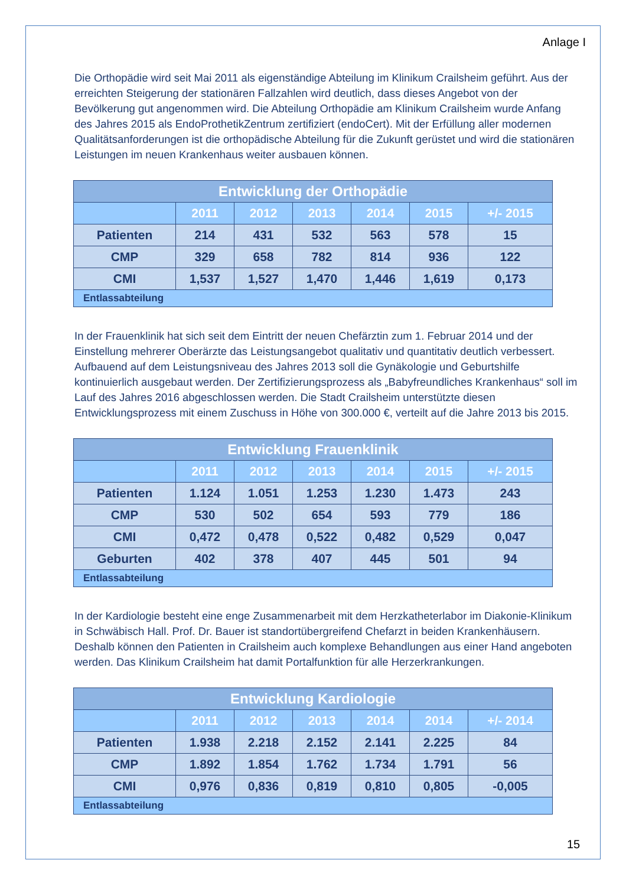Anlage I
Die Orthopädie wird seit Mai 2011 als eigenständige Abteilung im Klinikum Crailsheim geführt. Aus der erreichten Steigerung der stationären Fallzahlen wird deutlich, dass dieses Angebot von der Bevölkerung gut angenommen wird. Die Abteilung Orthopädie am Klinikum Crailsheim wurde Anfang des Jahres 2015 als EndoProthetikZentrum zertifiziert (endoCert). Mit der Erfüllung aller modernen Qualitätsanforderungen ist die orthopädische Abteilung für die Zukunft gerüstet und wird die stationären Leistungen im neuen Krankenhaus weiter ausbauen können.
| Entwicklung der Orthopädie | | | | | | |
| --- | --- | --- | --- | --- | --- | --- |
| | 2011 | 2012 | 2013 | 2014 | 2015 | +/- 2015 |
| Patienten | 214 | 431 | 532 | 563 | 578 | 15 |
| CMP | 329 | 658 | 782 | 814 | 936 | 122 |
| CMI | 1,537 | 1,527 | 1,470 | 1,446 | 1,619 | 0,173 |
| Entlassabteilung | | | | | | |
In der Frauenklinik hat sich seit dem Eintritt der neuen Chefärztin zum 1. Februar 2014 und der Einstellung mehrerer Oberärzte das Leistungsangebot qualitativ und quantitativ deutlich verbessert. Aufbauend auf dem Leistungsniveau des Jahres 2013 soll die Gynäkologie und Geburtshilfe kontinuierlich ausgebaut werden. Der Zertifizierungsprozess als „Babyfreundliches Krankenhaus“ soll im Lauf des Jahres 2016 abgeschlossen werden. Die Stadt Crailsheim unterstützte diesen Entwicklungsprozess mit einem Zuschuss in Höhe von 300.000 €, verteilt auf die Jahre 2013 bis 2015.
| Entwicklung Frauenklinik | | | | | | |
| --- | --- | --- | --- | --- | --- | --- |
| | 2011 | 2012 | 2013 | 2014 | 2015 | +/- 2015 |
| Patienten | 1.124 | 1.051 | 1.253 | 1.230 | 1.473 | 243 |
| CMP | 530 | 502 | 654 | 593 | 779 | 186 |
| CMI | 0,472 | 0,478 | 0,522 | 0,482 | 0,529 | 0,047 |
| Geburten | 402 | 378 | 407 | 445 | 501 | 94 |
| Entlassabteilung | | | | | | |
In der Kardiologie besteht eine enge Zusammenarbeit mit dem Herzkatheterlabor im Diakonie-Klinikum in Schwäbisch Hall. Prof. Dr. Bauer ist standortübergreifend Chefarzt in beiden Krankenhäusern. Deshalb können den Patienten in Crailsheim auch komplexe Behandlungen aus einer Hand angeboten werden. Das Klinikum Crailsheim hat damit Portalfunktion für alle Herzerkrankungen.
| Entwicklung Kardiologie | | | | | | |
| --- | --- | --- | --- | --- | --- | --- |
| | 2011 | 2012 | 2013 | 2014 | 2014 | +/- 2014 |
| Patienten | 1.938 | 2.218 | 2.152 | 2.141 | 2.225 | 84 |
| CMP | 1.892 | 1.854 | 1.762 | 1.734 | 1.791 | 56 |
| CMI | 0,976 | 0,836 | 0,819 | 0,810 | 0,805 | -0,005 |
| Entlassabteilung | | | | | | |
15